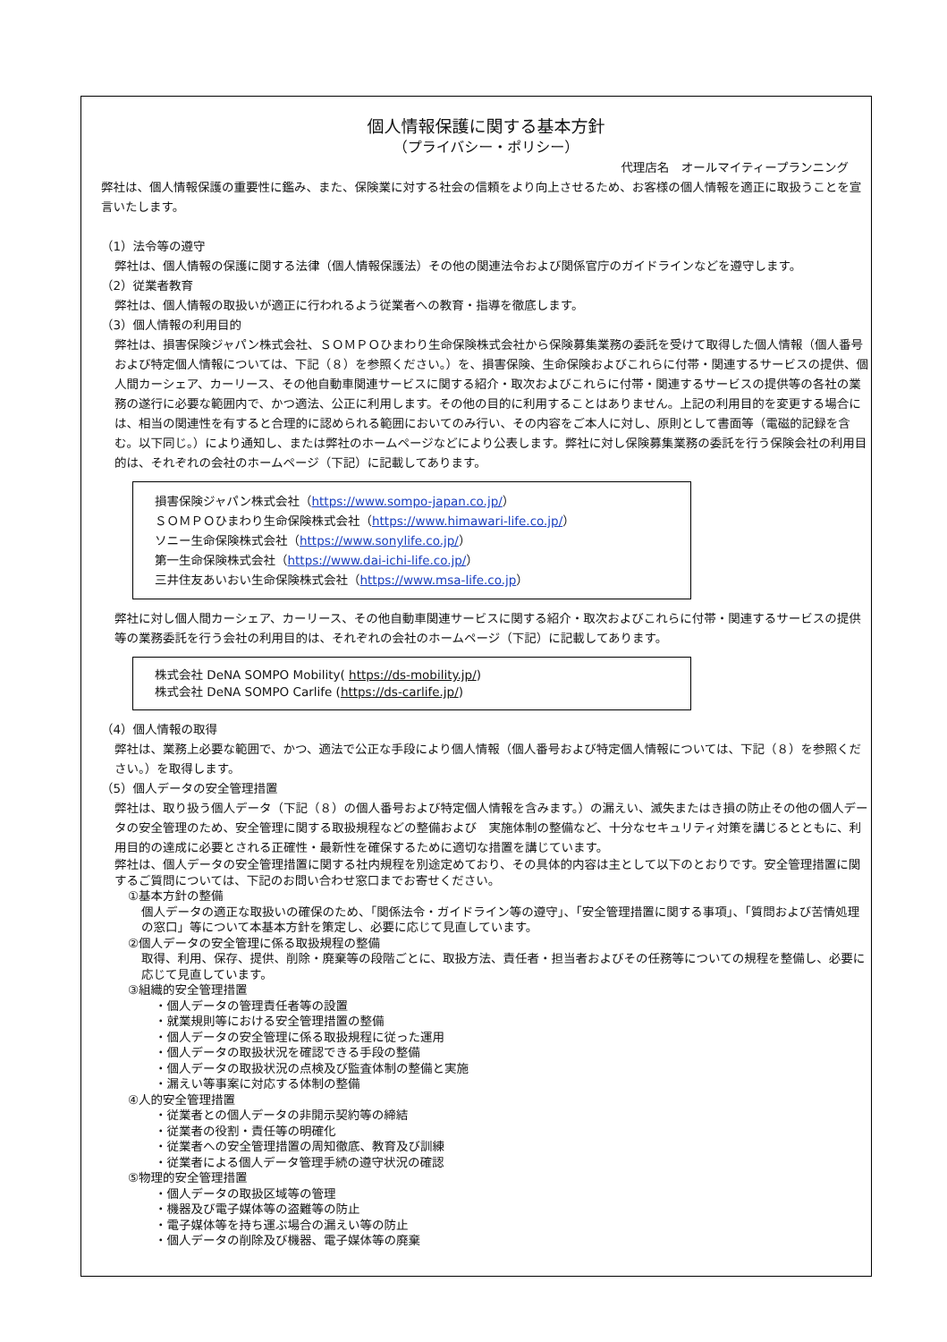個人情報保護に関する基本方針
（プライバシー・ポリシー）
代理店名　オールマイティープランニング
弊社は、個人情報保護の重要性に鑑み、また、保険業に対する社会の信頼をより向上させるため、お客様の個人情報を適正に取扱うことを宣言いたします。
（1）法令等の遵守
弊社は、個人情報の保護に関する法律（個人情報保護法）その他の関連法令および関係官庁のガイドラインなどを遵守します。
（2）従業者教育
弊社は、個人情報の取扱いが適正に行われるよう従業者への教育・指導を徹底します。
（3）個人情報の利用目的
弊社は、損害保険ジャパン株式会社、ＳＯＭＰＯひまわり生命保険株式会社から保険募集業務の委託を受けて取得した個人情報（個人番号および特定個人情報については、下記（８）を参照ください。）を、損害保険、生命保険およびこれらに付帯・関連するサービスの提供、個人間カーシェア、カーリース、その他自動車関連サービスに関する紹介・取次およびこれらに付帯・関連するサービスの提供等の各社の業務の遂行に必要な範囲内で、かつ適法、公正に利用します。その他の目的に利用することはありません。上記の利用目的を変更する場合には、相当の関連性を有すると合理的に認められる範囲においてのみ行い、その内容をご本人に対し、原則として書面等（電磁的記録を含む。以下同じ。）により通知し、または弊社のホームページなどにより公表します。弊社に対し保険募集業務の委託を行う保険会社の利用目的は、それぞれの会社のホームページ（下記）に記載してあります。
損害保険ジャパン株式会社（https://www.sompo-japan.co.jp/）
ＳＯＭＰＯひまわり生命保険株式会社（https://www.himawari-life.co.jp/）
ソニー生命保険株式会社（https://www.sonylife.co.jp/）
第一生命保険株式会社（https://www.dai-ichi-life.co.jp/）
三井住友あいおい生命保険株式会社（https://www.msa-life.co.jp）
弊社に対し個人間カーシェア、カーリース、その他自動車関連サービスに関する紹介・取次およびこれらに付帯・関連するサービスの提供等の業務委託を行う会社の利用目的は、それぞれの会社のホームページ（下記）に記載してあります。
株式会社 DeNA SOMPO Mobility( https://ds-mobility.jp/)
株式会社 DeNA SOMPO Carlife (https://ds-carlife.jp/)
（4）個人情報の取得
弊社は、業務上必要な範囲で、かつ、適法で公正な手段により個人情報（個人番号および特定個人情報については、下記（８）を参照ください。）を取得します。
（5）個人データの安全管理措置
弊社は、取り扱う個人データ（下記（８）の個人番号および特定個人情報を含みます。）の漏えい、滅失またはき損の防止その他の個人データの安全管理のため、安全管理に関する取扱規程などの整備および　実施体制の整備など、十分なセキュリティ対策を講じるとともに、利用目的の達成に必要とされる正確性・最新性を確保するために適切な措置を講じています。
弊社は、個人データの安全管理措置に関する社内規程を別途定めており、その具体的内容は主として以下のとおりです。安全管理措置に関するご質問については、下記のお問い合わせ窓口までお寄せください。
①基本方針の整備
個人データの適正な取扱いの確保のため、「関係法令・ガイドライン等の遵守」、「安全管理措置に関する事項」、「質問および苦情処理の窓口」等について本基本方針を策定し、必要に応じて見直しています。
②個人データの安全管理に係る取扱規程の整備
取得、利用、保存、提供、削除・廃棄等の段階ごとに、取扱方法、責任者・担当者およびその任務等についての規程を整備し、必要に応じて見直しています。
③組織的安全管理措置
・個人データの管理責任者等の設置
・就業規則等における安全管理措置の整備
・個人データの安全管理に係る取扱規程に従った運用
・個人データの取扱状況を確認できる手段の整備
・個人データの取扱状況の点検及び監査体制の整備と実施
・漏えい等事案に対応する体制の整備
④人的安全管理措置
・従業者との個人データの非開示契約等の締結
・従業者の役割・責任等の明確化
・従業者への安全管理措置の周知徹底、教育及び訓練
・従業者による個人データ管理手続の遵守状況の確認
⑤物理的安全管理措置
・個人データの取扱区域等の管理
・機器及び電子媒体等の盗難等の防止
・電子媒体等を持ち運ぶ場合の漏えい等の防止
・個人データの削除及び機器、電子媒体等の廃棄